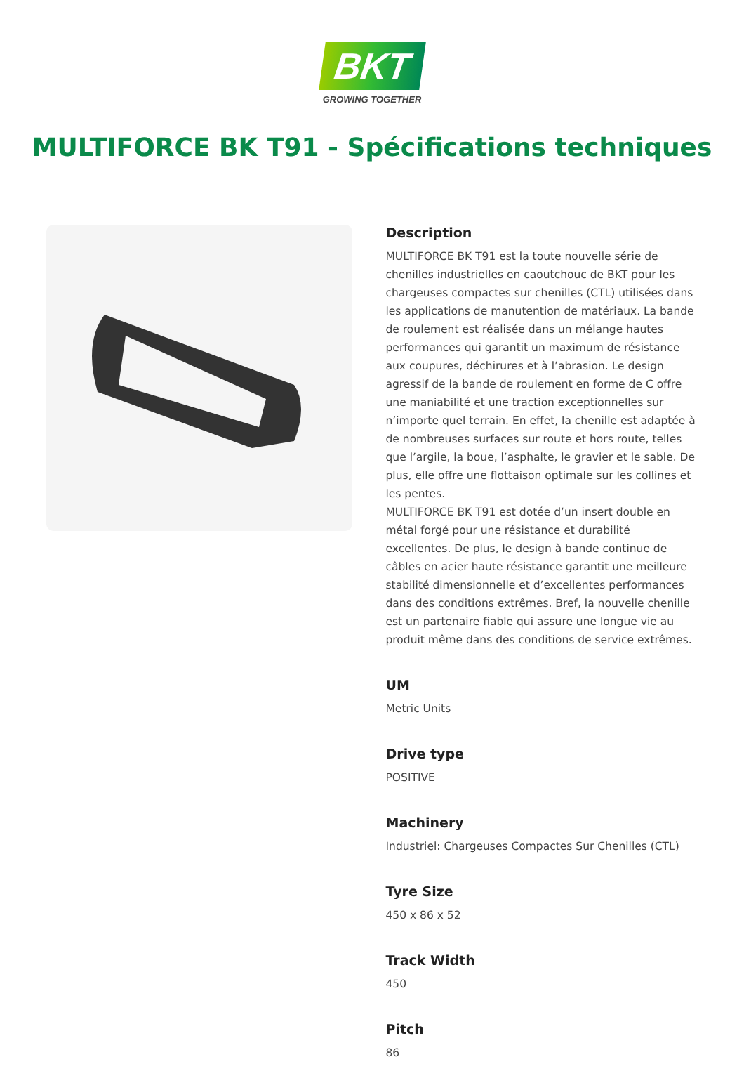BKT
GROWING TOGETHER
MULTIFORCE BK T91 - Spécifications techniques
Description
MULTIFORCE BK T91 est la toute nouvelle série de chenilles industrielles en caoutchouc de BKT pour les chargeuses compactes sur chenilles (CTL) utilisées dans les applications de manutention de matériaux. La bande de roulement est réalisée dans un mélange hautes performances qui garantit un maximum de résistance aux coupures, déchirures et à l’abrasion. Le design agressif de la bande de roulement en forme de C offre une maniabilité et une traction exceptionnelles sur n’importe quel terrain. En effet, la chenille est adaptée à de nombreuses surfaces sur route et hors route, telles que l’argile, la boue, l’asphalte, le gravier et le sable. De plus, elle offre une flottaison optimale sur les collines et les pentes.
MULTIFORCE BK T91 est dotée d’un insert double en métal forgé pour une résistance et durabilité excellentes. De plus, le design à bande continue de câbles en acier haute résistance garantit une meilleure stabilité dimensionnelle et d’excellentes performances dans des conditions extrêmes. Bref, la nouvelle chenille est un partenaire fiable qui assure une longue vie au produit même dans des conditions de service extrêmes.
UM
Metric Units
Drive type
POSITIVE
Machinery
Industriel: Chargeuses Compactes Sur Chenilles (CTL)
Tyre Size
450 x 86 x 52
Track Width
450
Pitch
86